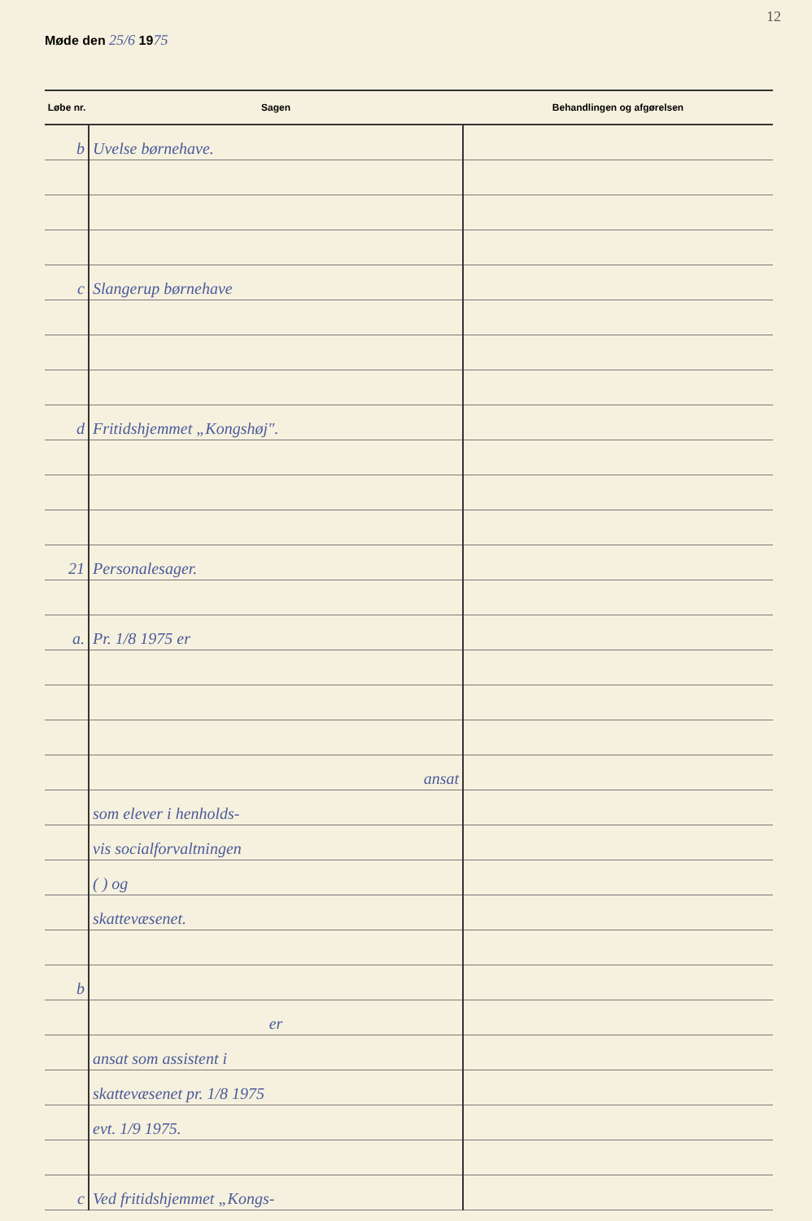12
Møde den 25/6 1975
| Løbe nr. | Sagen | Behandlingen og afgørelsen |
| --- | --- | --- |
| b | Uvelse børnehave. | |
| c | Slangerup børnehave | |
| d | Fritidshjemmet „Kongshøj". | |
| 21 | Personalesager. | |
| a. | Pr. 1/8 1975 er | |
| | ansat | |
| | som elever i henholds- | |
| | vis socialforvaltningen | |
| | ( ) og | |
| | skattevæsenet. | |
| b | | |
| | er | |
| | ansat som assistent i | |
| | skattevæsenet pr. 1/8 1975 | |
| | evt. 1/9 1975. | |
| c | Ved fritidshjemmet „Kongs- | |